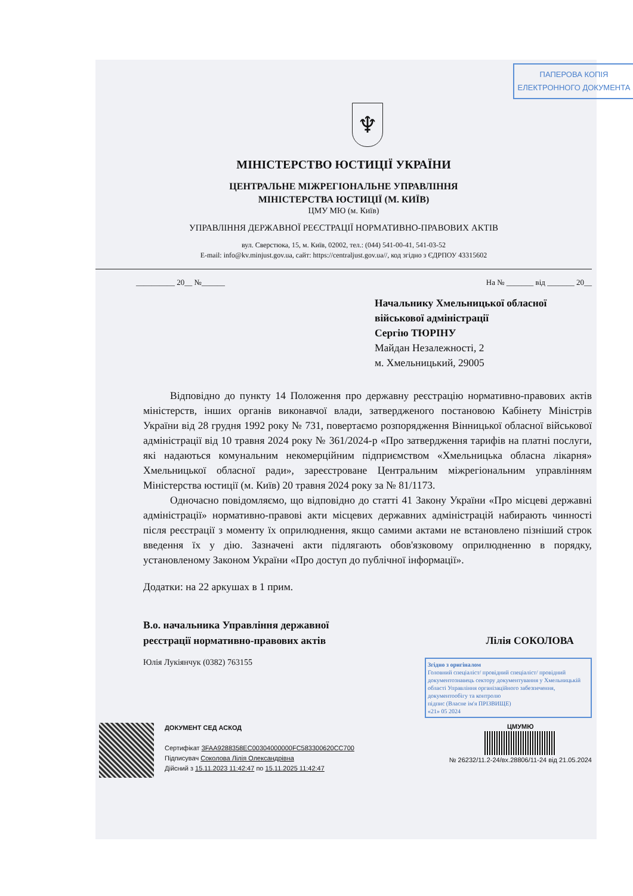ПАПЕРОВА КОПІЯ
ЕЛЕКТРОННОГО ДОКУМЕНТА
♆
МІНІСТЕРСТВО ЮСТИЦІЇ УКРАЇНИ
ЦЕНТРАЛЬНЕ МІЖРЕГІОНАЛЬНЕ УПРАВЛІННЯ
МІНІСТЕРСТВА ЮСТИЦІЇ (М. КИЇВ)
ЦМУ МЮ (м. Київ)
УПРАВЛІННЯ ДЕРЖАВНОЇ РЕЄСТРАЦІЇ НОРМАТИВНО-ПРАВОВИХ АКТІВ
вул. Сверстюка, 15, м. Київ, 02002, тел.: (044) 541-00-41, 541-03-52
E-mail: info@kv.minjust.gov.ua, сайт: https://centraljust.gov.ua//, код згідно з ЄДРПОУ 43315602
__________ 20__ №______ На № _______ від _______ 20__
Начальнику Хмельницької обласної
військової адміністрації
Сергію ТЮРІНУ
Майдан Незалежності, 2
м. Хмельницький, 29005
Відповідно до пункту 14 Положення про державну реєстрацію нормативно-правових актів міністерств, інших органів виконавчої влади, затвердженого постановою Кабінету Міністрів України від 28 грудня 1992 року № 731, повертаємо розпорядження Вінницької обласної військової адміністрації від 10 травня 2024 року № 361/2024-р «Про затвердження тарифів на платні послуги, які надаються комунальним некомерційним підприємством «Хмельницька обласна лікарня» Хмельницької обласної ради», зареєстроване Центральним міжрегіональним управлінням Міністерства юстиції (м. Київ) 20 травня 2024 року за № 81/1173.
Одночасно повідомляємо, що відповідно до статті 41 Закону України «Про місцеві державні адміністрації» нормативно-правові акти місцевих державних адміністрацій набирають чинності після реєстрації з моменту їх оприлюднення, якщо самими актами не встановлено пізніший строк введення їх у дію. Зазначені акти підлягають обов'язковому оприлюдненню в порядку, установленому Законом України «Про доступ до публічної інформації».
Додатки: на 22 аркушах в 1 прим.
В.о. начальника Управління державної
реєстрації нормативно-правових актів Лілія СОКОЛОВА
Юлія Лукіянчук (0382) 763155
Згідно з оригіналом
Головний спеціаліст/ провідний спеціаліст/ провідний документознавець сектору документування у Хмельницькій області Управління організаційного забезпечення, документообігу та контролю
підпис (Власне ім'я ПРІЗВИЩЕ)
«21» 05 2024
ДОКУМЕНТ СЕД АСКОД
Сертифікат 3FAA9288358EC00304000000FC583300620CC700
Підписувач Соколова Лілія Олександрівна
Дійсний з 15.11.2023 11:42:47 по 15.11.2025 11:42:47
ЦМУМЮ
№ 26232/11.2-24/вх.28806/11-24 від 21.05.2024